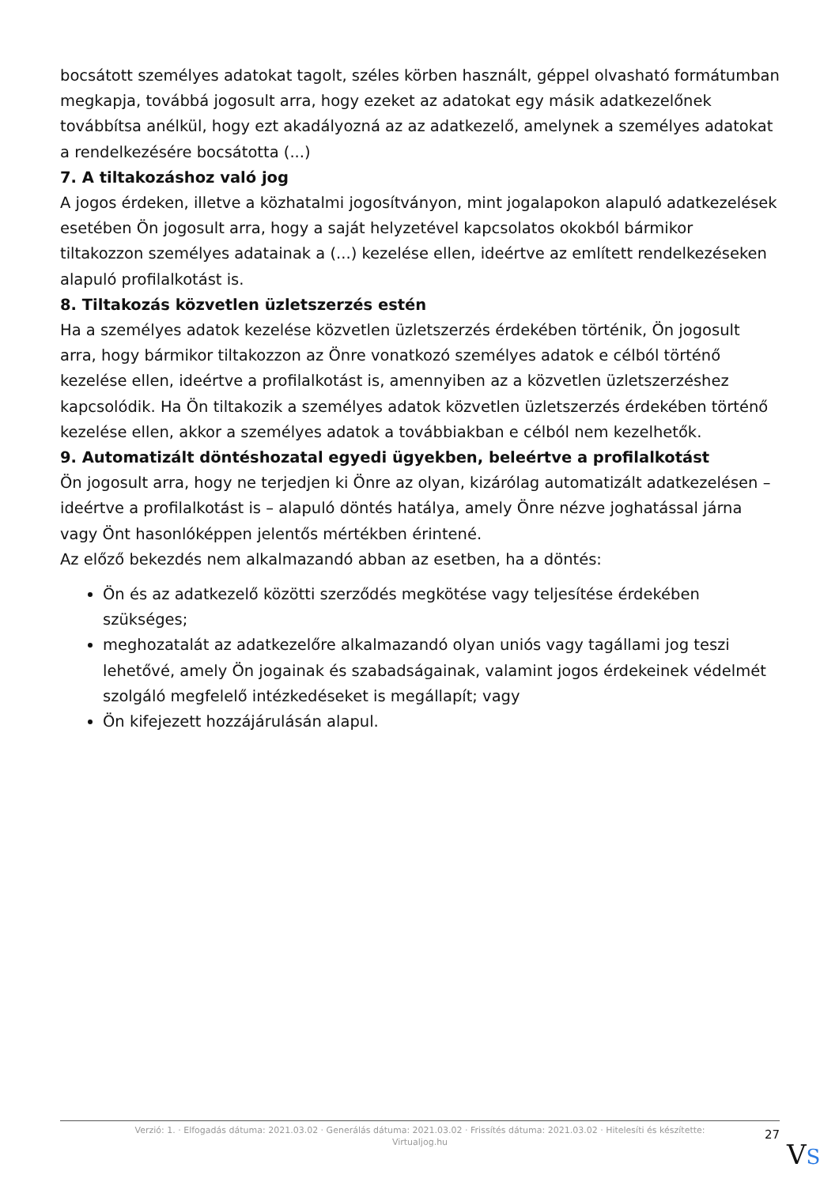bocsátott személyes adatokat tagolt, széles körben használt, géppel olvasható formátumban megkapja, továbbá jogosult arra, hogy ezeket az adatokat egy másik adatkezelőnek továbbítsa anélkül, hogy ezt akadályozná az az adatkezelő, amelynek a személyes adatokat a rendelkezésére bocsátotta (...)
7. A tiltakozáshoz való jog
A jogos érdeken, illetve a közhatalmi jogosítványon, mint jogalapokon alapuló adatkezelések esetében Ön jogosult arra, hogy a saját helyzetével kapcsolatos okokból bármikor tiltakozzon személyes adatainak a (...) kezelése ellen, ideértve az említett rendelkezéseken alapuló profilalkotást is.
8. Tiltakozás közvetlen üzletszerzés estén
Ha a személyes adatok kezelése közvetlen üzletszerzés érdekében történik, Ön jogosult arra, hogy bármikor tiltakozzon az Önre vonatkozó személyes adatok e célból történő kezelése ellen, ideértve a profilalkotást is, amennyiben az a közvetlen üzletszerzéshez kapcsolódik. Ha Ön tiltakozik a személyes adatok közvetlen üzletszerzés érdekében történő kezelése ellen, akkor a személyes adatok a továbbiakban e célból nem kezelhetők.
9. Automatizált döntéshozatal egyedi ügyekben, beleértve a profilalkotást
Ön jogosult arra, hogy ne terjedjen ki Önre az olyan, kizárólag automatizált adatkezelésen – ideértve a profilalkotást is – alapuló döntés hatálya, amely Önre nézve joghatással járna vagy Önt hasonlóképpen jelentős mértékben érintené.
Az előző bekezdés nem alkalmazandó abban az esetben, ha a döntés:
Ön és az adatkezelő közötti szerződés megkötése vagy teljesítése érdekében szükséges;
meghozatalát az adatkezelőre alkalmazandó olyan uniós vagy tagállami jog teszi lehetővé, amely Ön jogainak és szabadságainak, valamint jogos érdekeinek védelmét szolgáló megfelelő intézkedéseket is megállapít; vagy
Ön kifejezett hozzájárulásán alapul.
Verzió: 1. · Elfogadás dátuma: 2021.03.02 · Generálás dátuma: 2021.03.02 · Frissítés dátuma: 2021.03.02 · Hitelesíti és készítette: Virtualjog.hu
27
VS